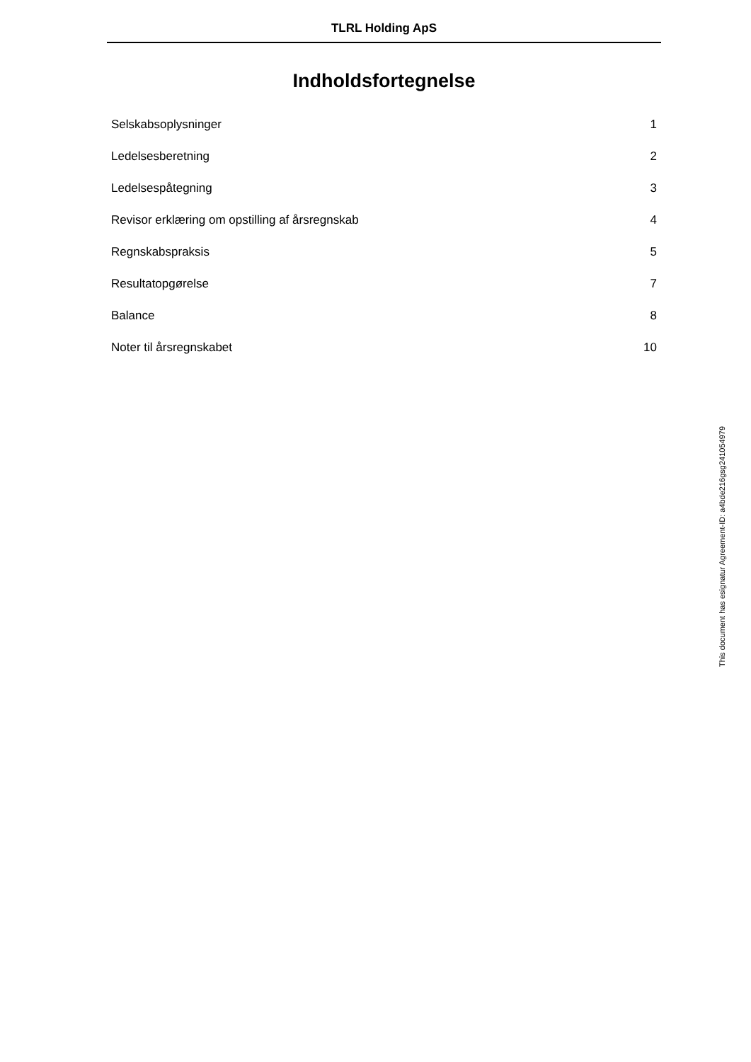TLRL Holding ApS
Indholdsfortegnelse
Selskabsoplysninger 1
Ledelsesberetning 2
Ledelsespåtegning 3
Revisor erklæring om opstilling af årsregnskab 4
Regnskabspraksis 5
Resultatopgørelse 7
Balance 8
Noter til årsregnskabet 10
This document has esignatur Agreement-ID: a4bde216gsg241054979